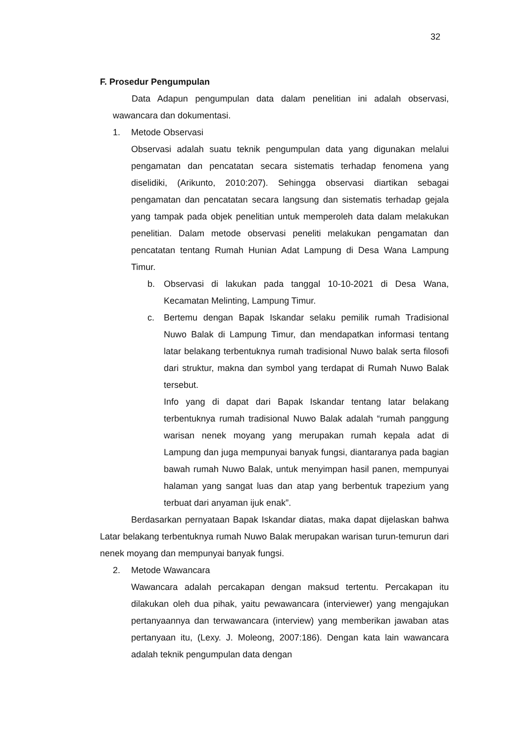32
F. Prosedur Pengumpulan
Data Adapun pengumpulan data dalam penelitian ini adalah observasi, wawancara dan dokumentasi.
1. Metode Observasi
Observasi adalah suatu teknik pengumpulan data yang digunakan melalui pengamatan dan pencatatan secara sistematis terhadap fenomena yang diselidiki, (Arikunto, 2010:207). Sehingga observasi diartikan sebagai pengamatan dan pencatatan secara langsung dan sistematis terhadap gejala yang tampak pada objek penelitian untuk memperoleh data dalam melakukan penelitian. Dalam metode observasi peneliti melakukan pengamatan dan pencatatan tentang Rumah Hunian Adat Lampung di Desa Wana Lampung Timur.
b. Observasi di lakukan pada tanggal 10-10-2021 di Desa Wana, Kecamatan Melinting, Lampung Timur.
c. Bertemu dengan Bapak Iskandar selaku pemilik rumah Tradisional Nuwo Balak di Lampung Timur, dan mendapatkan informasi tentang latar belakang terbentuknya rumah tradisional Nuwo balak serta filosofi dari struktur, makna dan symbol yang terdapat di Rumah Nuwo Balak tersebut.
Info yang di dapat dari Bapak Iskandar tentang latar belakang terbentuknya rumah tradisional Nuwo Balak adalah “rumah panggung warisan nenek moyang yang merupakan rumah kepala adat di Lampung dan juga mempunyai banyak fungsi, diantaranya pada bagian bawah rumah Nuwo Balak, untuk menyimpan hasil panen, mempunyai halaman yang sangat luas dan atap yang berbentuk trapezium yang terbuat dari anyaman ijuk enak”.
Berdasarkan pernyataan Bapak Iskandar diatas, maka dapat dijelaskan bahwa Latar belakang terbentuknya rumah Nuwo Balak merupakan warisan turun-temurun dari nenek moyang dan mempunyai banyak fungsi.
2. Metode Wawancara
Wawancara adalah percakapan dengan maksud tertentu. Percakapan itu dilakukan oleh dua pihak, yaitu pewawancara (interviewer) yang mengajukan pertanyaannya dan terwawancara (interview) yang memberikan jawaban atas pertanyaan itu, (Lexy. J. Moleong, 2007:186). Dengan kata lain wawancara adalah teknik pengumpulan data dengan